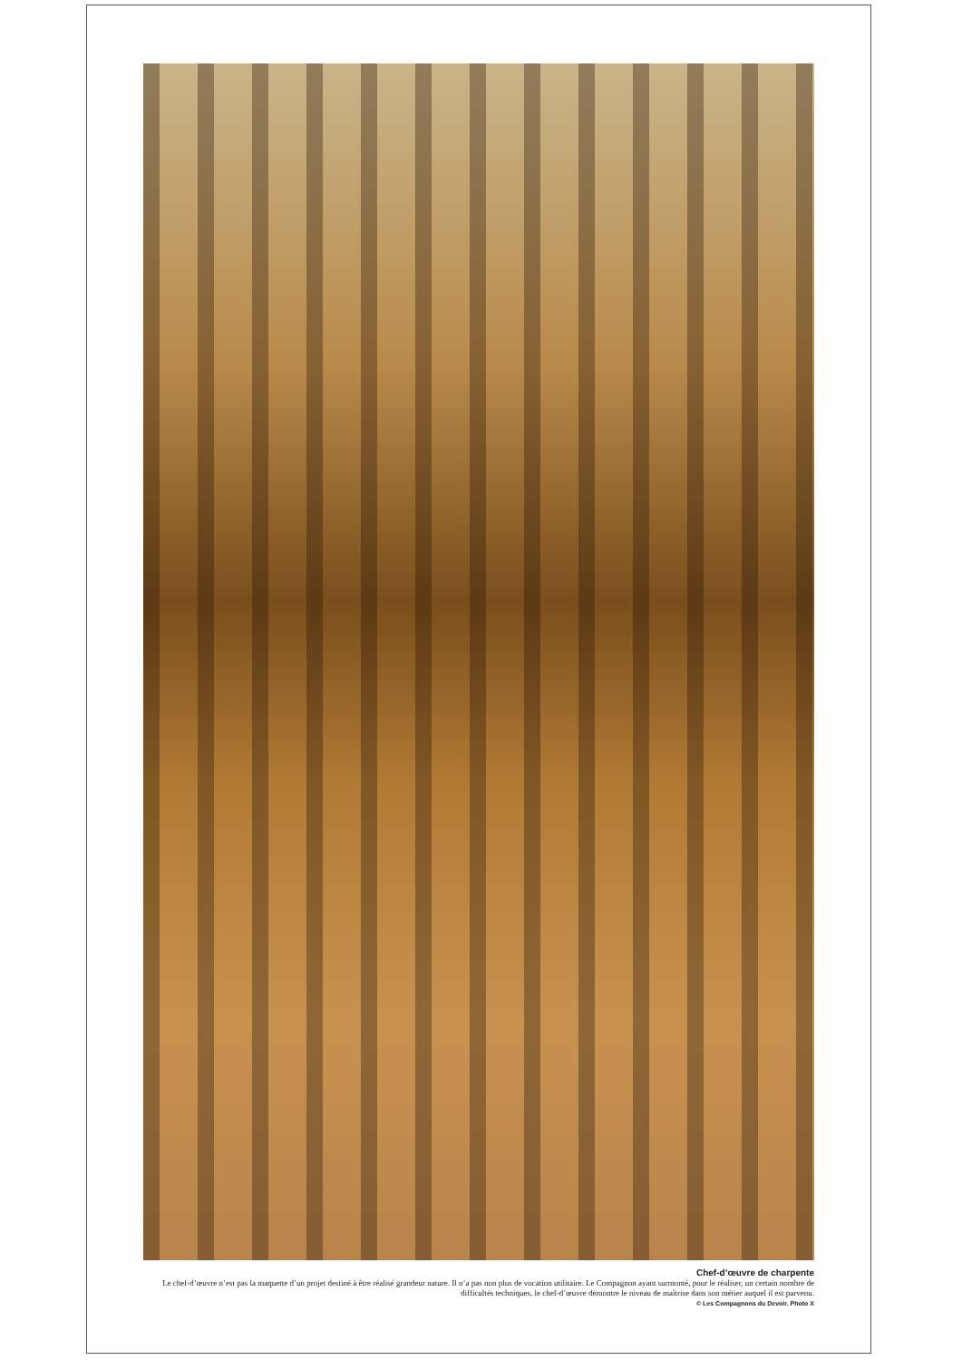Chef-d’œuvre de charpente
Le chef-d’œuvre n’est pas la maquette d’un projet destiné à être réalisé grandeur nature. Il n’a pas non plus de vocation utilitaire. Le Compagnon ayant surmonté, pour le réaliser, un certain nombre de difficultés techniques, le chef-d’œuvre démontre le niveau de maîtrise dans son métier auquel il est parvenu.
© Les Compagnons du Devoir. Photo X